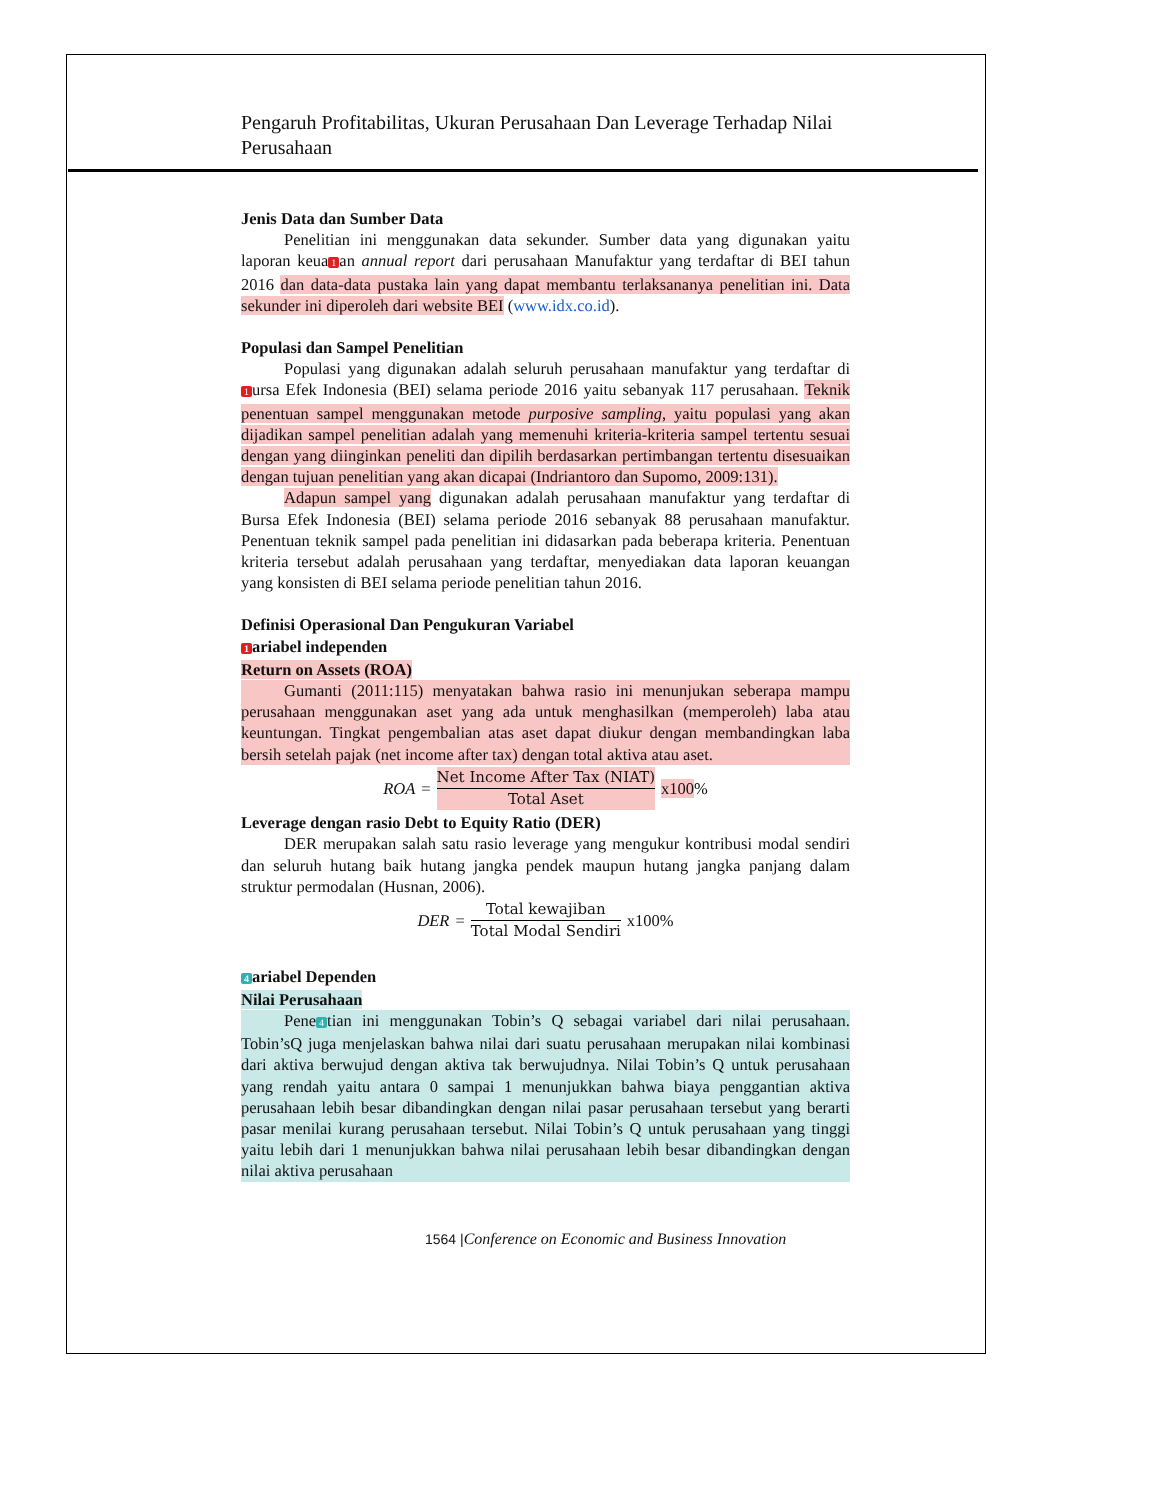Pengaruh Profitabilitas, Ukuran Perusahaan Dan Leverage Terhadap Nilai Perusahaan
Jenis Data dan Sumber Data
Penelitian ini menggunakan data sekunder. Sumber data yang digunakan yaitu laporan keua 1 an annual report dari perusahaan Manufaktur yang terdaftar di BEI tahun 2016 dan data-data pustaka lain yang dapat membantu terlaksananya penelitian ini. Data sekunder ini diperoleh dari website BEI (www.idx.co.id).
Populasi dan Sampel Penelitian
Populasi yang digunakan adalah seluruh perusahaan manufaktur yang terdaftar di 1 ursa Efek Indonesia (BEI) selama periode 2016 yaitu sebanyak 117 perusahaan. Teknik penentuan sampel menggunakan metode purposive sampling, yaitu populasi yang akan dijadikan sampel penelitian adalah yang memenuhi kriteria-kriteria sampel tertentu sesuai dengan yang diinginkan peneliti dan dipilih berdasarkan pertimbangan tertentu disesuaikan dengan tujuan penelitian yang akan dicapai (Indriantoro dan Supomo, 2009:131).
Adapun sampel yang digunakan adalah perusahaan manufaktur yang terdaftar di Bursa Efek Indonesia (BEI) selama periode 2016 sebanyak 88 perusahaan manufaktur. Penentuan teknik sampel pada penelitian ini didasarkan pada beberapa kriteria. Penentuan kriteria tersebut adalah perusahaan yang terdaftar, menyediakan data laporan keuangan yang konsisten di BEI selama periode penelitian tahun 2016.
Definisi Operasional Dan Pengukuran Variabel
1 ariabel independen
Return on Assets (ROA)
Gumanti (2011:115) menyatakan bahwa rasio ini menunjukan seberapa mampu perusahaan menggunakan aset yang ada untuk menghasilkan (memperoleh) laba atau keuntungan. Tingkat pengembalian atas aset dapat diukur dengan membandingkan laba bersih setelah pajak (net income after tax) dengan total aktiva atau aset.
ROA = Net Income After Tax (NIAT) Total Aset x100%
Leverage dengan rasio Debt to Equity Ratio (DER)
DER merupakan salah satu rasio leverage yang mengukur kontribusi modal sendiri dan seluruh hutang baik hutang jangka pendek maupun hutang jangka panjang dalam struktur permodalan (Husnan, 2006).
DER = Total kewajiban Total Modal Sendiri x100%
4 ariabel Dependen
Nilai Perusahaan
Pene 4 tian ini menggunakan Tobin’s Q sebagai variabel dari nilai perusahaan. Tobin’sQ juga menjelaskan bahwa nilai dari suatu perusahaan merupakan nilai kombinasi dari aktiva berwujud dengan aktiva tak berwujudnya. Nilai Tobin’s Q untuk perusahaan yang rendah yaitu antara 0 sampai 1 menunjukkan bahwa biaya penggantian aktiva perusahaan lebih besar dibandingkan dengan nilai pasar perusahaan tersebut yang berarti pasar menilai kurang perusahaan tersebut. Nilai Tobin’s Q untuk perusahaan yang tinggi yaitu lebih dari 1 menunjukkan bahwa nilai perusahaan lebih besar dibandingkan dengan nilai aktiva perusahaan
1564 |Conference on Economic and Business Innovation